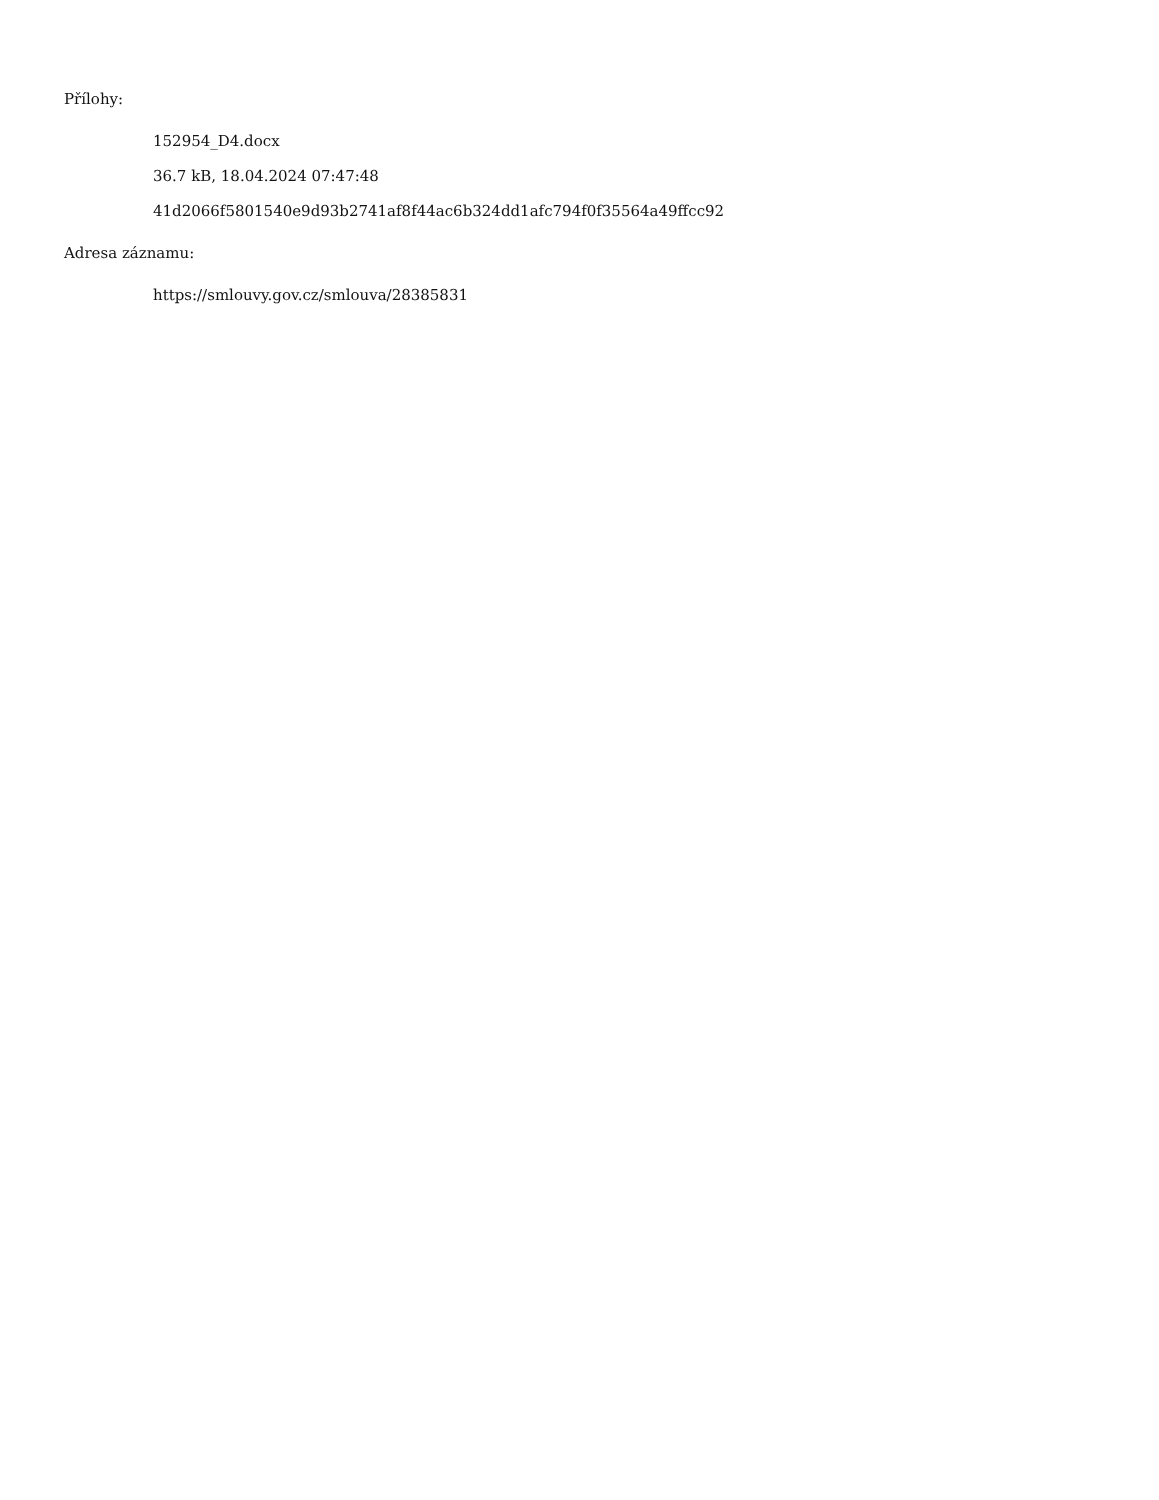Přílohy:
152954_D4.docx
36.7 kB, 18.04.2024 07:47:48
41d2066f5801540e9d93b2741af8f44ac6b324dd1afc794f0f35564a49ffcc92
Adresa záznamu:
https://smlouvy.gov.cz/smlouva/28385831